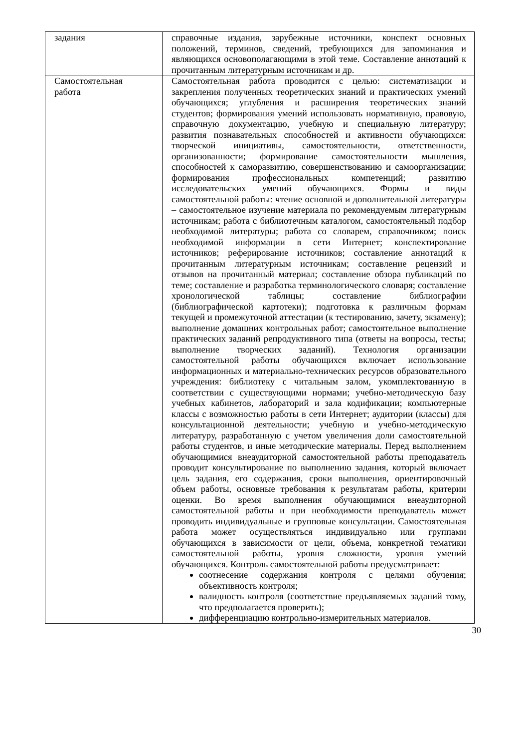| задания | справочные издания, зарубежные источники, конспект основных положений, терминов, сведений, требующихся для запоминания и являющихся основополагающими в этой теме. Составление аннотаций к прочитанным литературным источникам и др. |
| Самостоятельная работа | Самостоятельная работа проводится с целью: систематизации и закрепления полученных теоретических знаний и практических умений обучающихся; углубления и расширения теоретических знаний студентов; формирования умений использовать нормативную, правовую, справочную документацию, учебную и специальную литературу; развития познавательных способностей и активности обучающихся: творческой инициативы, самостоятельности, ответственности, организованности; формирование самостоятельности мышления, способностей к саморазвитию, совершенствованию и самоорганизации; формирования профессиональных компетенций; развитию исследовательских умений обучающихся. Формы и виды самостоятельной работы: чтение основной и дополнительной литературы – самостоятельное изучение материала по рекомендуемым литературным источникам; работа с библиотечным каталогом, самостоятельный подбор необходимой литературы; работа со словарем, справочником; поиск необходимой информации в сети Интернет; конспектирование источников; реферирование источников; составление аннотаций к прочитанным литературным источникам; составление рецензий и отзывов на прочитанный материал; составление обзора публикаций по теме; составление и разработка терминологического словаря; составление хронологической таблицы; составление библиографии (библиографической картотеки); подготовка к различным формам текущей и промежуточной аттестации (к тестированию, зачету, экзамену); выполнение домашних контрольных работ; самостоятельное выполнение практических заданий репродуктивного типа (ответы на вопросы, тесты; выполнение творческих заданий). Технология организации самостоятельной работы обучающихся включает использование информационных и материально-технических ресурсов образовательного учреждения: библиотеку с читальным залом, укомплектованную в соответствии с существующими нормами; учебно-методическую базу учебных кабинетов, лабораторий и зала кодификации; компьютерные классы с возможностью работы в сети Интернет; аудитории (классы) для консультационной деятельности; учебную и учебно-методическую литературу, разработанную с учетом увеличения доли самостоятельной работы студентов, и иные методические материалы. Перед выполнением обучающимися внеаудиторной самостоятельной работы преподаватель проводит консультирование по выполнению задания, который включает цель задания, его содержания, сроки выполнения, ориентировочный объем работы, основные требования к результатам работы, критерии оценки. Во время выполнения обучающимися внеаудиторной самостоятельной работы и при необходимости преподаватель может проводить индивидуальные и групповые консультации. Самостоятельная работа может осуществляться индивидуально или группами обучающихся в зависимости от цели, объема, конкретной тематики самостоятельной работы, уровня сложности, уровня умений обучающихся. Контроль самостоятельной работы предусматривает: соотнесение содержания контроля с целями обучения; объективность контроля; валидность контроля (соответствие предъявляемых заданий тому, что предполагается проверить); дифференциацию контрольно-измерительных материалов. |
30